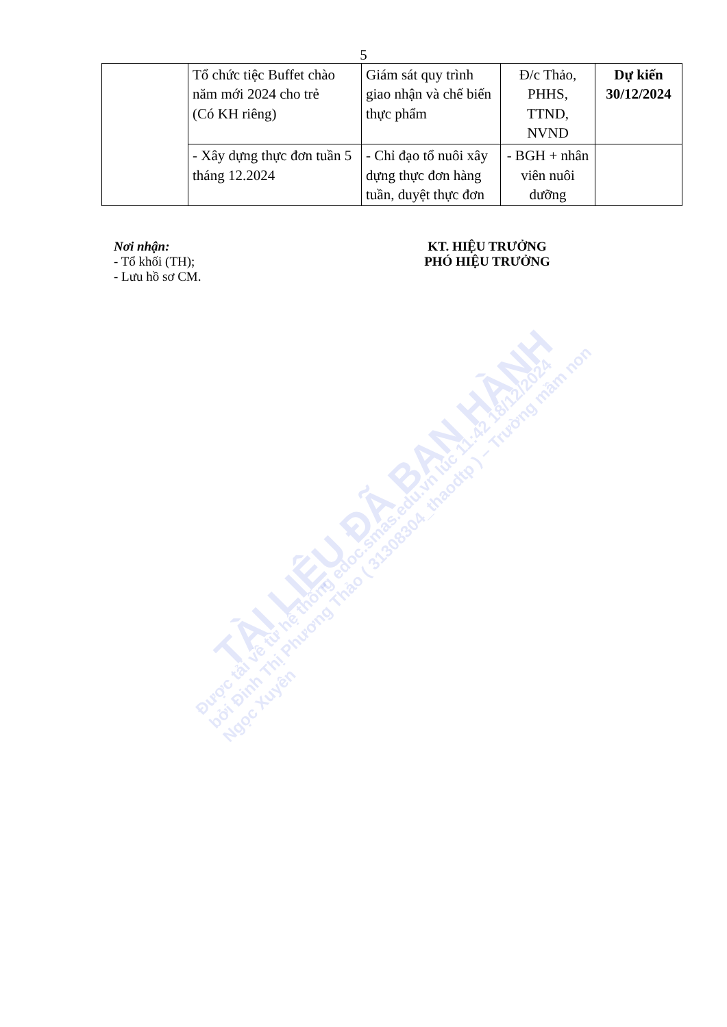5
| | Tổ chức tiệc Buffet chào năm mới 2024 cho trẻ (Có KH riêng) | Giám sát quy trình giao nhận và chế biến thực phẩm | Đ/c Thảo, PHHS, TTND, NVND | Dự kiến 30/12/2024 |
| | - Xây dựng thực đơn tuần 5 tháng 12.2024 | - Chỉ đạo tổ nuôi xây dựng thực đơn hàng tuần, duyệt thực đơn | - BGH + nhân viên nuôi dưỡng | |
Nơi nhận:
- Tổ khối (TH);
- Lưu hồ sơ CM.
KT. HIỆU TRƯỞNG
PHÓ HIỆU TRƯỞNG
TÀI LIỆU ĐÃ BAN HÀNH
Được tải về từ hệ thống edoc.smas.edu.vn lúc 11:42 18/12/2024
bởi Đinh Thị Phương Thảo ( 31308304_thaodtp ) – Trường mầm non Ngọc Xuyên